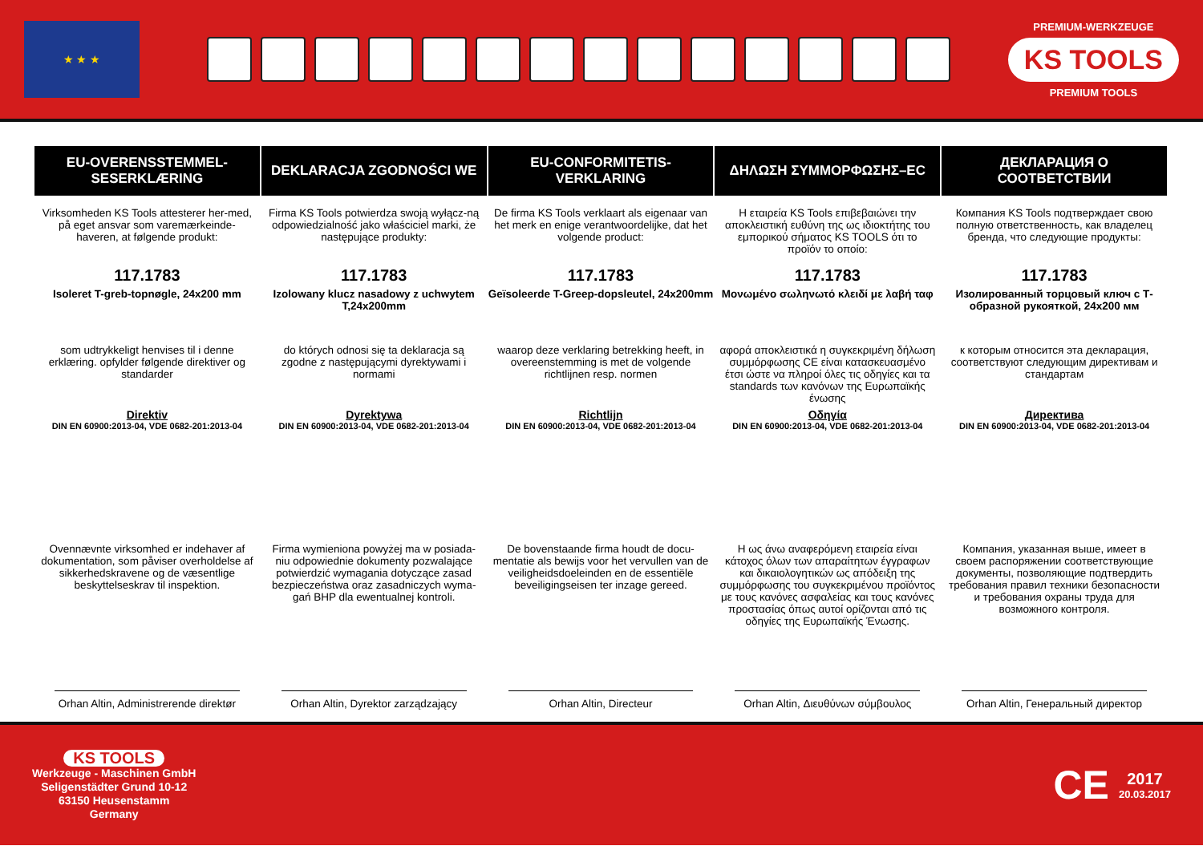★ ★ ★
PREMIUM-WERKZEUGE
KS TOOLS
PREMIUM TOOLS
EU-OVERENSSTEMMEL-
SESERKLÆRING
Virksomheden KS Tools attesterer her-med, på eget ansvar som varemærkeinde-haveren, at følgende produkt:
117.1783
Isoleret T-greb-topnøgle, 24x200 mm
som udtrykkeligt henvises til i denne erklæring. opfylder følgende direktiver og standarder
Direktiv
DIN EN 60900:2013-04, VDE 0682-201:2013-04
Ovennævnte virksomhed er indehaver af dokumentation, som påviser overholdelse af sikkerhedskravene og de væsentlige beskyttelseskrav til inspektion.
Orhan Altin, Administrerende direktør
DEKLARACJA ZGODNOŚCI WE
Firma KS Tools potwierdza swoją wyłącz-ną odpowiedzialność jako właściciel marki, że następujące produkty:
117.1783
Izolowany klucz nasadowy z uchwytem T,24x200mm
do których odnosi się ta deklaracja są zgodne z następującymi dyrektywami i normami
Dyrektywa
DIN EN 60900:2013-04, VDE 0682-201:2013-04
Firma wymieniona powyżej ma w posiada-niu odpowiednie dokumenty pozwalające potwierdzić wymagania dotyczące zasad bezpieczeństwa oraz zasadniczych wyma-gań BHP dla ewentualnej kontroli.
Orhan Altin, Dyrektor zarządzający
EU-CONFORMITETIS-
VERKLARING
De firma KS Tools verklaart als eigenaar van het merk en enige verantwoordelijke, dat het volgende product:
117.1783
Geïsoleerde T-Greep-dopsleutel, 24x200mm
waarop deze verklaring betrekking heeft, in overeenstemming is met de volgende richtlijnen resp. normen
Richtlijn
DIN EN 60900:2013-04, VDE 0682-201:2013-04
De bovenstaande firma houdt de docu-mentatie als bewijs voor het vervullen van de veiligheidsdoeleinden en de essentiële beveiligingseisen ter inzage gereed.
Orhan Altin, Directeur
ΔΗΛΩΣΗ ΣΥΜΜΟΡΦΩΣΗΣ–EC
Η εταιρεία KS Tools επιβεβαιώνει την αποκλειστική ευθύνη της ως ιδιοκτήτης του εμπορικού σήματος KS TOOLS ότι το προϊόν το οποίο:
117.1783
Μονωμένο σωληνωτό κλειδί με λαβή ταφ
αφορά αποκλειστικά η συγκεκριμένη δήλωση συμμόρφωσης CE είναι κατασκευασμένο έτσι ώστε να πληροί όλες τις οδηγίες και τα standards των κανόνων της Ευρωπαϊκής ένωσης
Οδηγία
DIN EN 60900:2013-04, VDE 0682-201:2013-04
Η ως άνω αναφερόμενη εταιρεία είναι κάτοχος όλων των απαραίτητων έγγραφων και δικαιολογητικών ως απόδειξη της συμμόρφωσης του συγκεκριμένου προϊόντος με τους κανόνες ασφαλείας και τους κανόνες προστασίας όπως αυτοί ορίζονται από τις οδηγίες της Ευρωπαϊκής Ένωσης.
Orhan Altin, Διευθύνων σύμβουλος
ДЕКЛАРАЦИЯ О
СООТВЕТСТВИИ
Компания KS Tools подтверждает свою полную ответственность, как владелец бренда, что следующие продукты:
117.1783
Изолированный торцовый ключ с Т-образной рукояткой, 24x200 мм
к которым относится эта декларация, соответствуют следующим директивам и стандартам
Директива
DIN EN 60900:2013-04, VDE 0682-201:2013-04
Компания, указанная выше, имеет в своем распоряжении соответствующие документы, позволяющие подтвердить требования правил техники безопасности и требования охраны труда для возможного контроля.
Orhan Altin, Генеральный директор
KS TOOLS
Werkzeuge - Maschinen GmbH
Seligenstädter Grund 10-12
63150 Heusenstamm
Germany
CE
2017
20.03.2017